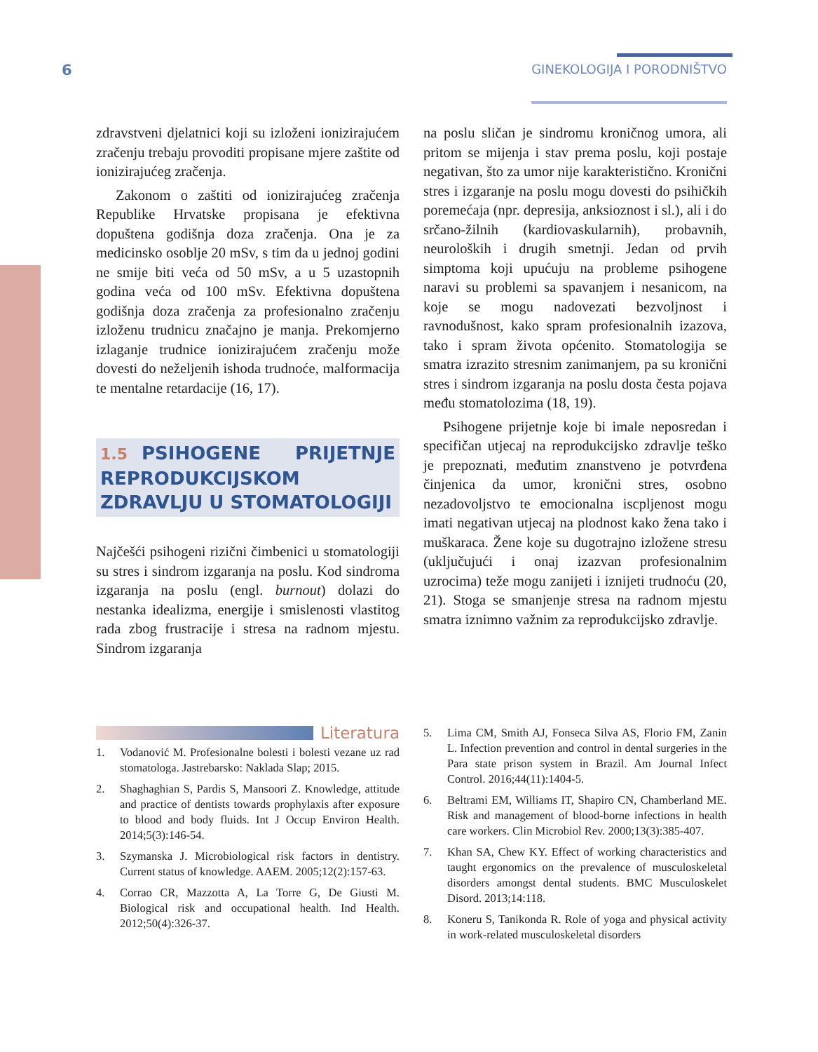6
GINEKOLOGIJA I PORODNIŠTVO
zdravstveni djelatnici koji su izloženi ionizirajućem zračenju trebaju provoditi propisane mjere zaštite od ionizirajućeg zračenja.
Zakonom o zaštiti od ionizirajućeg zračenja Republike Hrvatske propisana je efektivna dopuštena godišnja doza zračenja. Ona je za medicinsko osoblje 20 mSv, s tim da u jednoj godini ne smije biti veća od 50 mSv, a u 5 uzastopnih godina veća od 100 mSv. Efektivna dopuštena godišnja doza zračenja za profesionalno zračenju izloženu trudnicu značajno je manja. Prekomjerno izlaganje trudnice ionizirajućem zračenju može dovesti do neželjenih ishoda trudnoće, malformacija te mentalne retardacije (16, 17).
1.5 PSIHOGENE PRIJETNJE REPRODUKCIJSKOM ZDRAVLJU U STOMATOLOGIJI
Najčešći psihogeni rizični čimbenici u stomatologiji su stres i sindrom izgaranja na poslu. Kod sindroma izgaranja na poslu (engl. burnout) dolazi do nestanka idealizma, energije i smislenosti vlastitog rada zbog frustracije i stresa na radnom mjestu. Sindrom izgaranja
na poslu sličan je sindromu kroničnog umora, ali pritom se mijenja i stav prema poslu, koji postaje negativan, što za umor nije karakteristično. Kronični stres i izgaranje na poslu mogu dovesti do psihičkih poremećaja (npr. depresija, anksioznost i sl.), ali i do srčano-žilnih (kardiovaskularnih), probavnih, neuroloških i drugih smetnji. Jedan od prvih simptoma koji upućuju na probleme psihogene naravi su problemi sa spavanjem i nesanicom, na koje se mogu nadovezati bezvoljnost i ravnodušnost, kako spram profesionalnih izazova, tako i spram života općenito. Stomatologija se smatra izrazito stresnim zanimanjem, pa su kronični stres i sindrom izgaranja na poslu dosta česta pojava među stomatolozima (18, 19).
Psihogene prijetnje koje bi imale neposredan i specifičan utjecaj na reprodukcijsko zdravlje teško je prepoznati, međutim znanstveno je potvrđena činjenica da umor, kronični stres, osobno nezadovoljstvo te emocionalna iscpljenost mogu imati negativan utjecaj na plodnost kako žena tako i muškaraca. Žene koje su dugotrajno izložene stresu (uključujući i onaj izazvan profesionalnim uzrocima) teže mogu zanijeti i iznijeti trudnoću (20, 21). Stoga se smanjenje stresa na radnom mjestu smatra iznimno važnim za reprodukcijsko zdravlje.
Literatura
1. Vodanović M. Profesionalne bolesti i bolesti vezane uz rad stomatologa. Jastrebarsko: Naklada Slap; 2015.
2. Shaghaghian S, Pardis S, Mansoori Z. Knowledge, attitude and practice of dentists towards prophylaxis after exposure to blood and body fluids. Int J Occup Environ Health. 2014;5(3):146-54.
3. Szymanska J. Microbiological risk factors in dentistry. Current status of knowledge. AAEM. 2005;12(2):157-63.
4. Corrao CR, Mazzotta A, La Torre G, De Giusti M. Biological risk and occupational health. Ind Health. 2012;50(4):326-37.
5. Lima CM, Smith AJ, Fonseca Silva AS, Florio FM, Zanin L. Infection prevention and control in dental surgeries in the Para state prison system in Brazil. Am Journal Infect Control. 2016;44(11):1404-5.
6. Beltrami EM, Williams IT, Shapiro CN, Chamberland ME. Risk and management of blood-borne infections in health care workers. Clin Microbiol Rev. 2000;13(3):385-407.
7. Khan SA, Chew KY. Effect of working characteristics and taught ergonomics on the prevalence of musculoskeletal disorders amongst dental students. BMC Musculoskelet Disord. 2013;14:118.
8. Koneru S, Tanikonda R. Role of yoga and physical activity in work-related musculoskeletal disorders